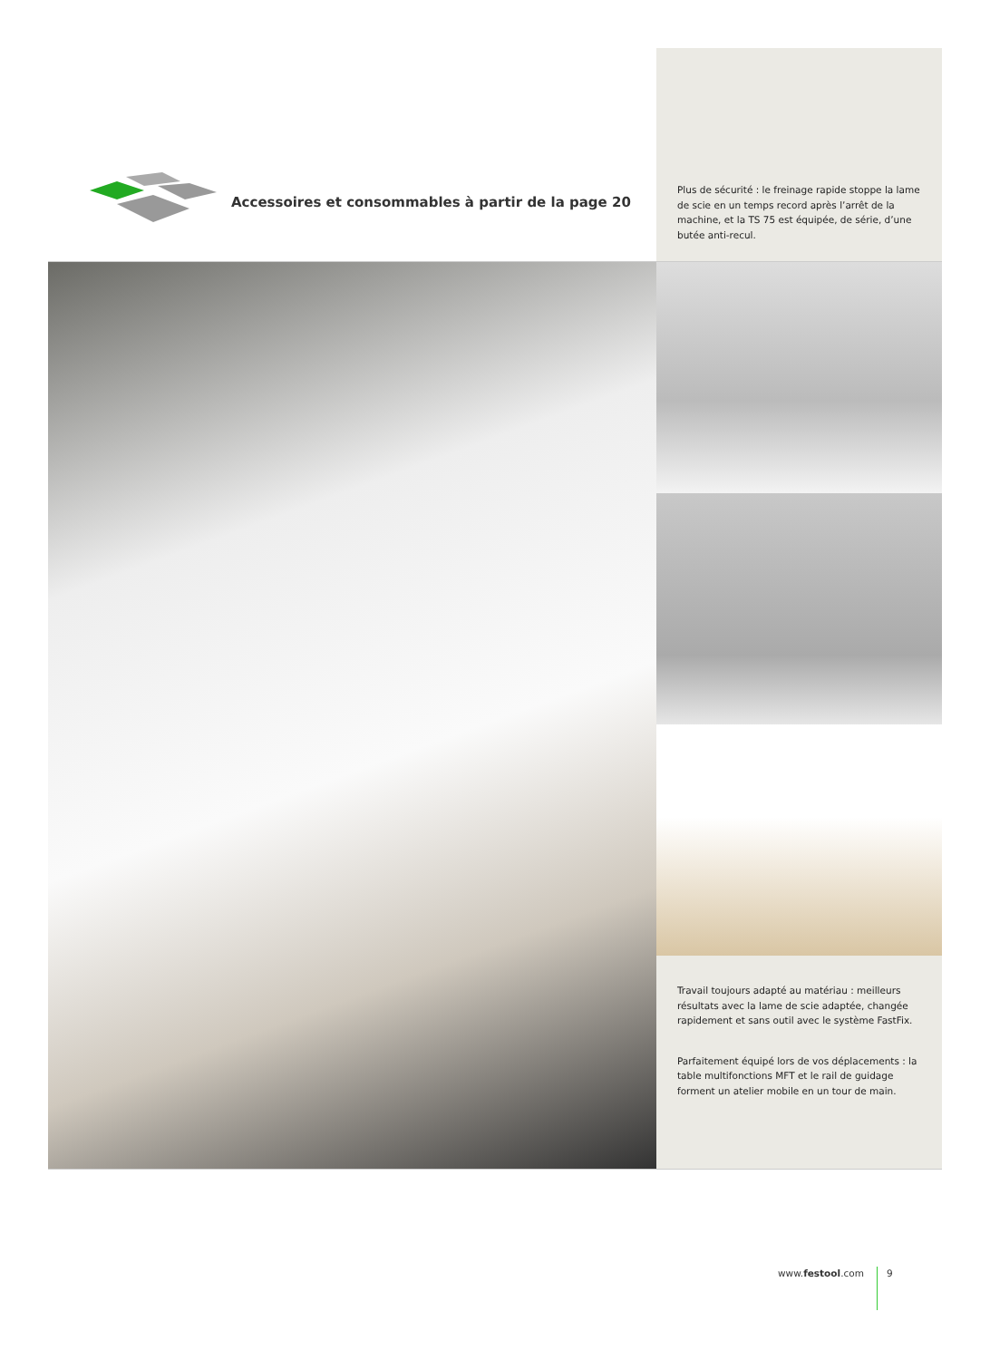Accessoires et consommables à partir de la page 20
Plus de sécurité : le freinage rapide stoppe la lame de scie en un temps record après l’arrêt de la machine, et la TS 75 est équipée, de série, d’une butée anti-recul.
Travail toujours adapté au matériau : meilleurs résultats avec la lame de scie adaptée, changée rapidement et sans outil avec le système FastFix.
Parfaitement équipé lors de vos déplacements : la table multifonctions MFT et le rail de guidage forment un atelier mobile en un tour de main.
www.festool.com 9